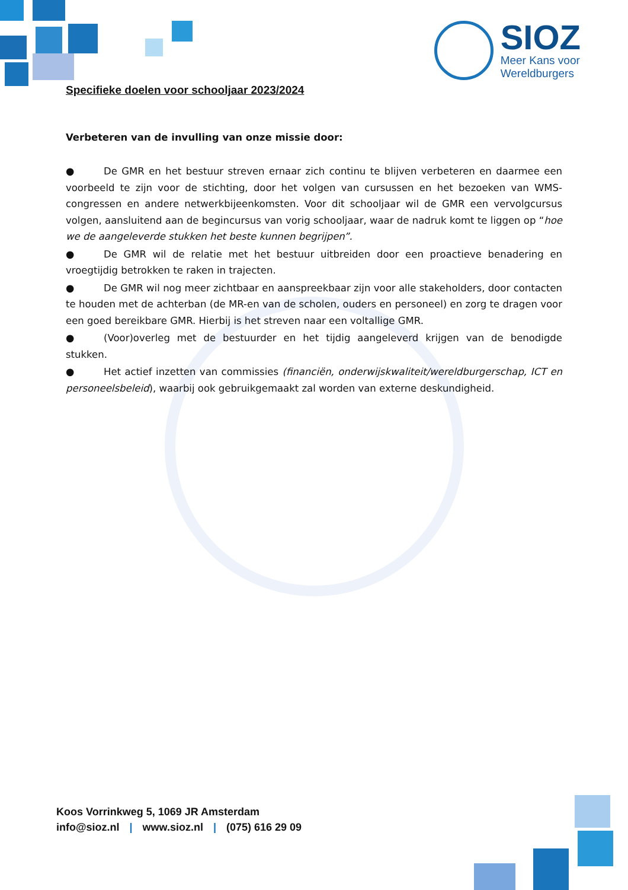SIOZ
Meer Kans voor
Wereldburgers
Specifieke doelen voor schooljaar 2023/2024
Verbeteren van de invulling van onze missie door:
● De GMR en het bestuur streven ernaar zich continu te blijven verbeteren en daarmee een voorbeeld te zijn voor de stichting, door het volgen van cursussen en het bezoeken van WMS-congressen en andere netwerkbijeenkomsten. Voor dit schooljaar wil de GMR een vervolgcursus volgen, aansluitend aan de begincursus van vorig schooljaar, waar de nadruk komt te liggen op “hoe we de aangeleverde stukken het beste kunnen begrijpen”.
● De GMR wil de relatie met het bestuur uitbreiden door een proactieve benadering en vroegtijdig betrokken te raken in trajecten.
● De GMR wil nog meer zichtbaar en aanspreekbaar zijn voor alle stakeholders, door contacten te houden met de achterban (de MR-en van de scholen, ouders en personeel) en zorg te dragen voor een goed bereikbare GMR. Hierbij is het streven naar een voltallige GMR.
● (Voor)overleg met de bestuurder en het tijdig aangeleverd krijgen van de benodigde stukken.
● Het actief inzetten van commissies (financiën, onderwijskwaliteit/wereldburgerschap, ICT en personeelsbeleid), waarbij ook gebruikgemaakt zal worden van externe deskundigheid.
Koos Vorrinkweg 5, 1069 JR Amsterdam
info@sioz.nl | www.sioz.nl | (075) 616 29 09